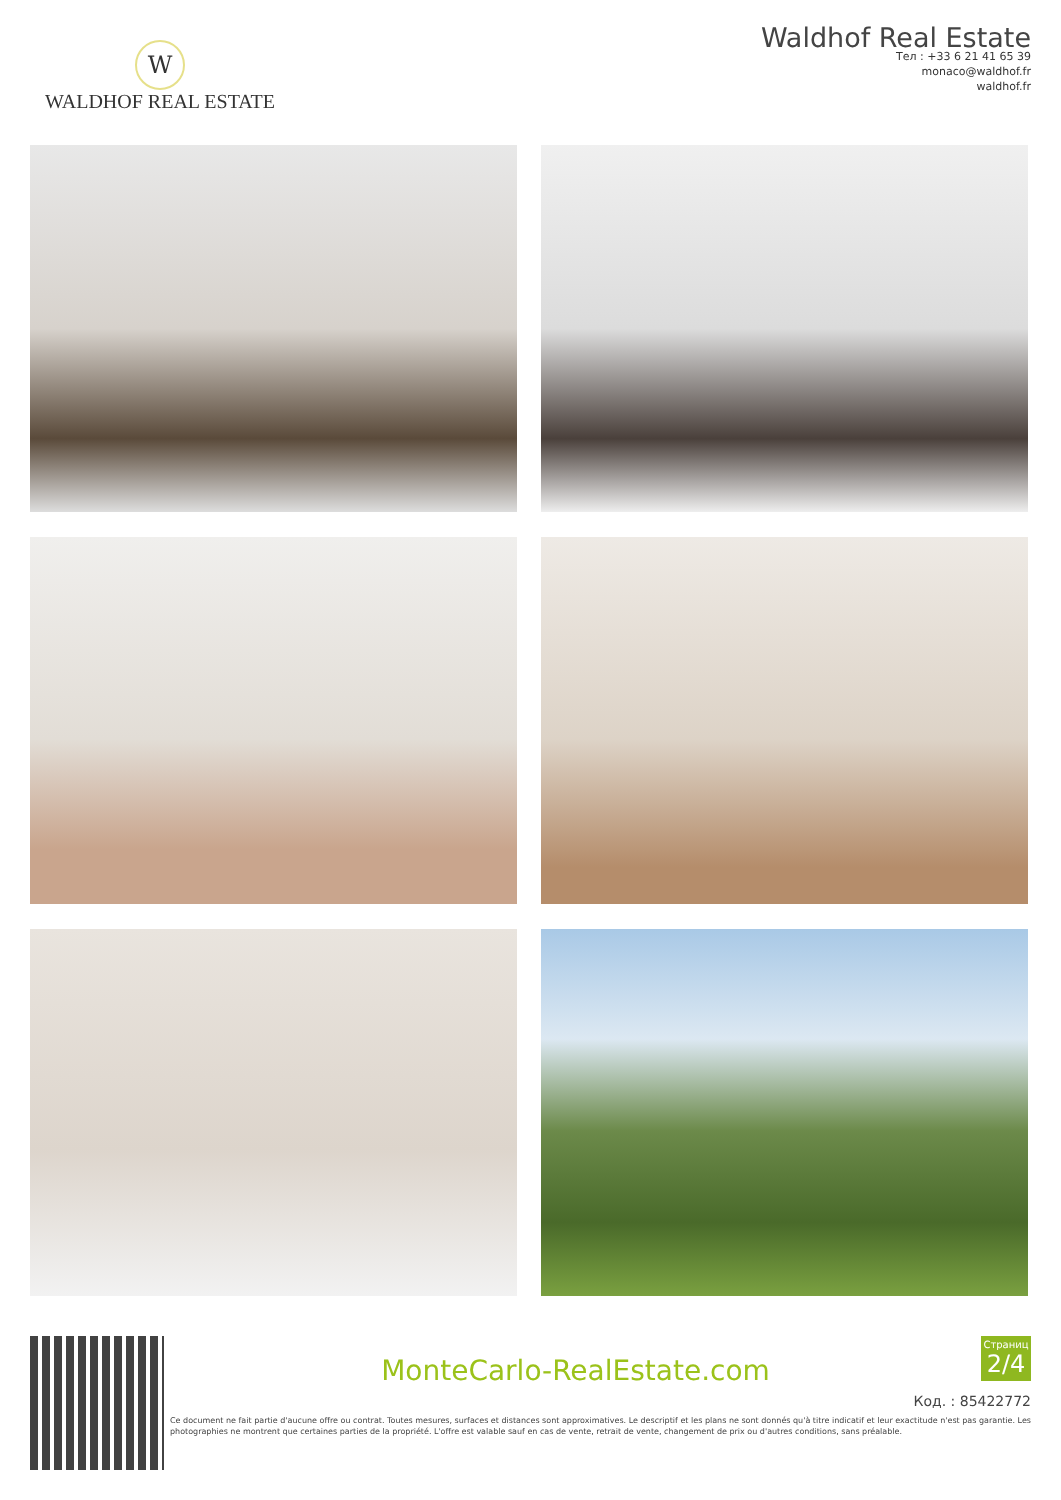W
WALDHOF REAL ESTATE
Waldhof Real Estate
Тел : +33 6 21 41 65 39
monaco@waldhof.fr
waldhof.fr
MonteCarlo-RealEstate.com
Страниц
2/4
Код. : 85422772
Ce document ne fait partie d'aucune offre ou contrat. Toutes mesures, surfaces et distances sont approximatives. Le descriptif et les plans ne sont donnés qu'à titre indicatif et leur exactitude n'est pas garantie. Les photographies ne montrent que certaines parties de la propriété. L'offre est valable sauf en cas de vente, retrait de vente, changement de prix ou d'autres conditions, sans préalable.